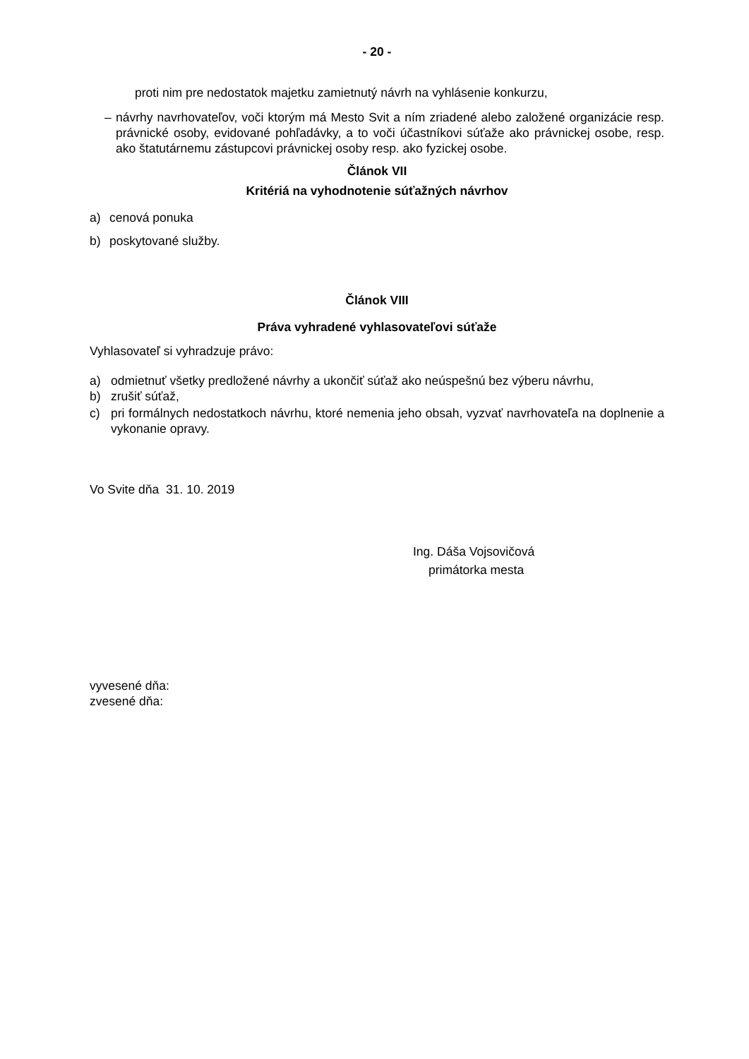- 20 -
proti nim pre nedostatok majetku zamietnutý návrh na vyhlásenie konkurzu,
– návrhy navrhovateľov, voči ktorým má Mesto Svit a ním zriadené alebo založené organizácie resp. právnické osoby, evidované pohľadávky, a to voči účastníkovi súťaže ako právnickej osobe, resp. ako štatutárnemu zástupcovi právnickej osoby resp. ako fyzickej osobe.
Článok VII
Kritériá na vyhodnotenie súťažných návrhov
a) cenová ponuka
b) poskytované služby.
Článok VIII
Práva vyhradené vyhlasovateľovi súťaže
Vyhlasovateľ si vyhradzuje právo:
a) odmietnuť všetky predložené návrhy a ukončiť súťaž ako neúspešnú bez výberu návrhu,
b) zrušiť súťaž,
c) pri formálnych nedostatkoch návrhu, ktoré nemenia jeho obsah, vyzvať navrhovateľa na doplnenie a vykonanie opravy.
Vo Svite dňa 31. 10. 2019
Ing. Dáša Vojsovičová
primátorka mesta
vyvesené dňa:
zvesené dňa: